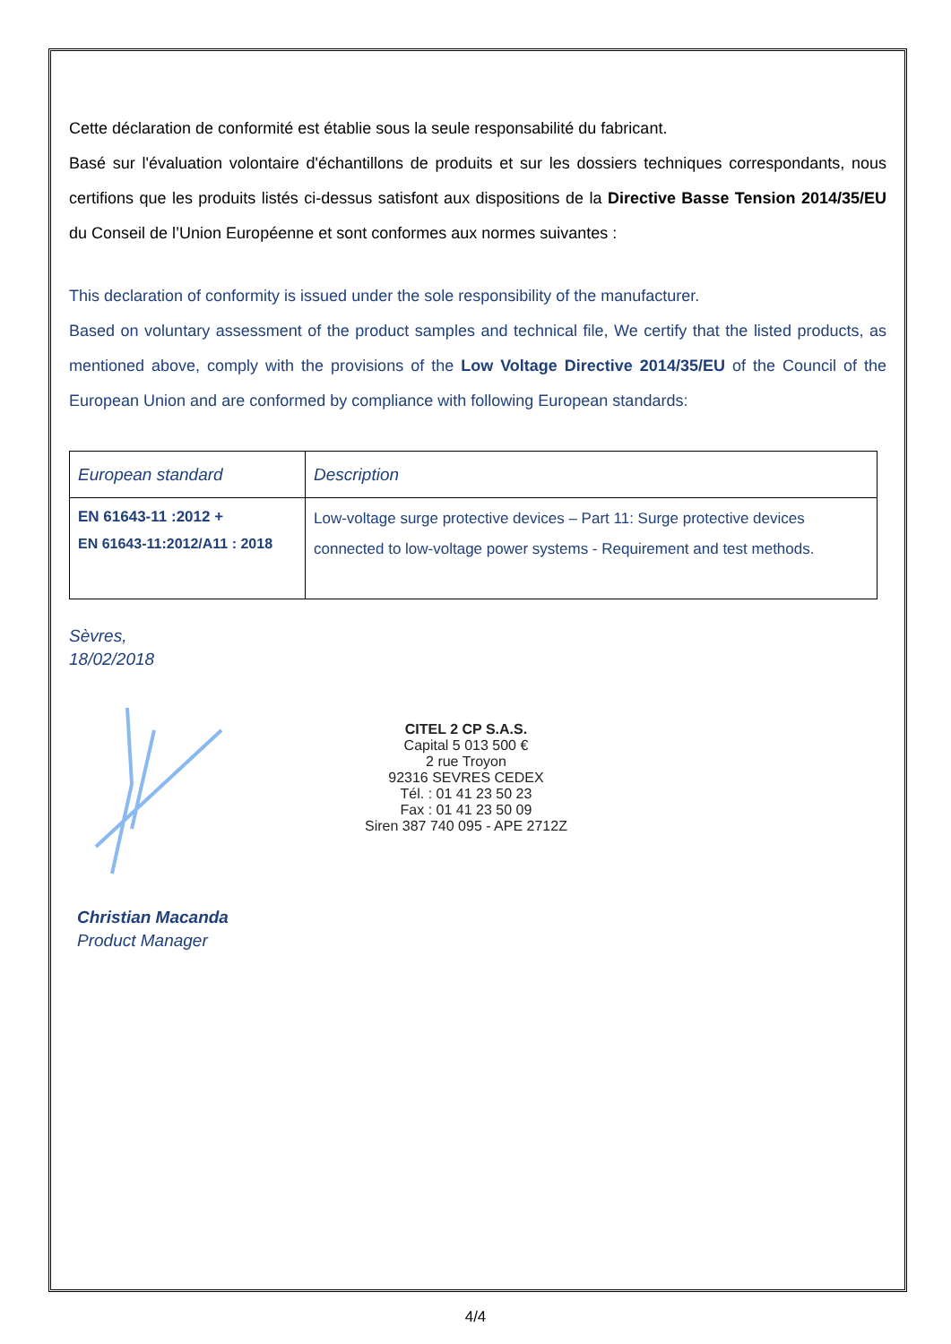Cette déclaration de conformité est établie sous la seule responsabilité du fabricant.
Basé sur l'évaluation volontaire d'échantillons de produits et sur les dossiers techniques correspondants, nous certifions que les produits listés ci-dessus satisfont aux dispositions de la Directive Basse Tension 2014/35/EU du Conseil de l’Union Européenne et sont conformes aux normes suivantes :
This declaration of conformity is issued under the sole responsibility of the manufacturer.
Based on voluntary assessment of the product samples and technical file, We certify that the listed products, as mentioned above, comply with the provisions of the Low Voltage Directive 2014/35/EU of the Council of the European Union and are conformed by compliance with following European standards:
| European standard | Description |
| --- | --- |
| EN 61643-11 :2012 + EN 61643-11:2012/A11 : 2018 | Low-voltage surge protective devices – Part 11: Surge protective devices connected to low-voltage power systems - Requirement and test methods. |
Sèvres,
18/02/2018
CITEL 2 CP S.A.S.
Capital 5 013 500 €
2 rue Troyon
92316 SEVRES CEDEX
Tél. : 01 41 23 50 23
Fax : 01 41 23 50 09
Siren 387 740 095 - APE 2712Z
Christian Macanda
Product Manager
4/4